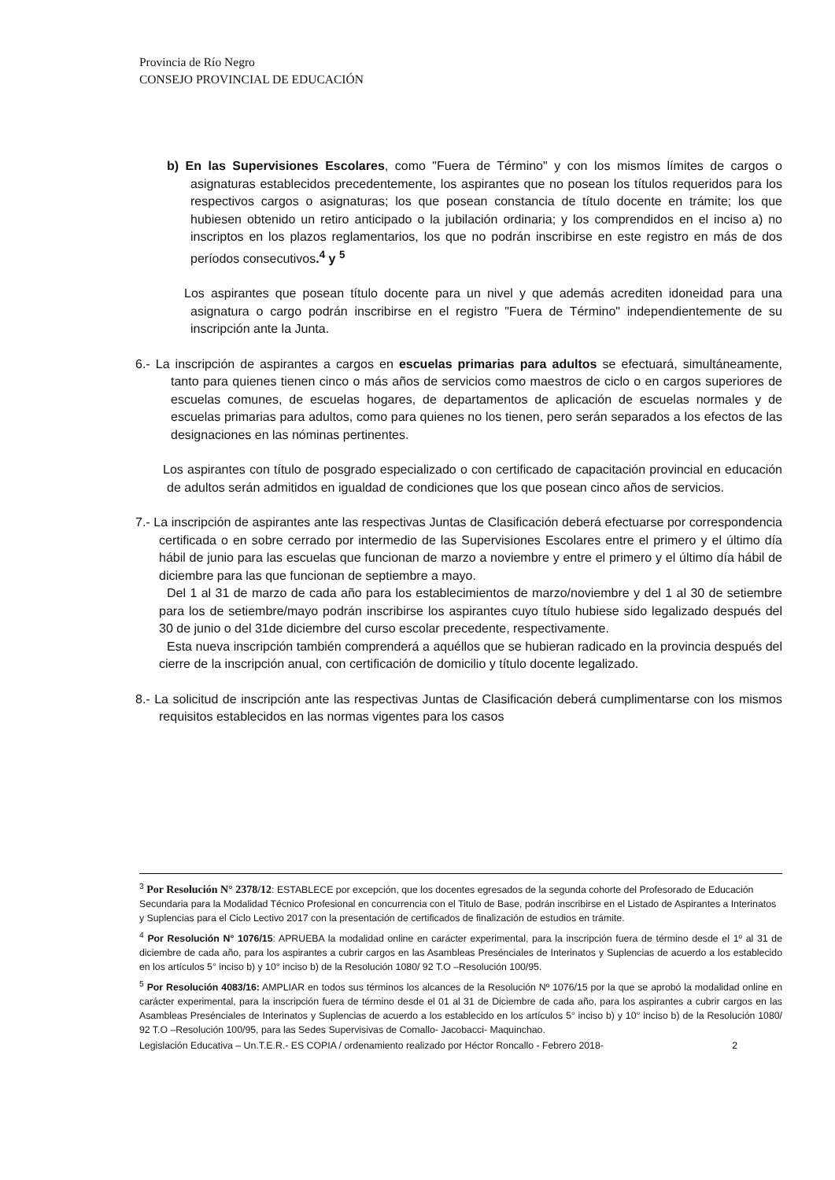Provincia de Río Negro
CONSEJO PROVINCIAL DE EDUCACIÓN
b) En las Supervisiones Escolares, como "Fuera de Término" y con los mismos límites de cargos o asignaturas establecidos precedentemente, los aspirantes que no posean los títulos requeridos para los respectivos cargos o asignaturas; los que posean constancia de título docente en trámite; los que hubiesen obtenido un retiro anticipado o la jubilación ordinaria; y los comprendidos en el inciso a) no inscriptos en los plazos reglamentarios, los que no podrán inscribirse en este registro en más de dos períodos consecutivos.<sup>4</sup> y <sup>5</sup>
Los aspirantes que posean título docente para un nivel y que además acrediten idoneidad para una asignatura o cargo podrán inscribirse en el registro "Fuera de Término" independientemente de su inscripción ante la Junta.
6.- La inscripción de aspirantes a cargos en escuelas primarias para adultos se efectuará, simultáneamente, tanto para quienes tienen cinco o más años de servicios como maestros de ciclo o en cargos superiores de escuelas comunes, de escuelas hogares, de departamentos de aplicación de escuelas normales y de escuelas primarias para adultos, como para quienes no los tienen, pero serán separados a los efectos de las designaciones en las nóminas pertinentes.
Los aspirantes con título de posgrado especializado o con certificado de capacitación provincial en educación de adultos serán admitidos en igualdad de condiciones que los que posean cinco años de servicios.
7.- La inscripción de aspirantes ante las respectivas Juntas de Clasificación deberá efectuarse por correspondencia certificada o en sobre cerrado por intermedio de las Supervisiones Escolares entre el primero y el último día hábil de junio para las escuelas que funcionan de marzo a noviembre y entre el primero y el último día hábil de diciembre para las que funcionan de septiembre a mayo.
Del 1 al 31 de marzo de cada año para los establecimientos de marzo/noviembre y del 1 al 30 de setiembre para los de setiembre/mayo podrán inscribirse los aspirantes cuyo título hubiese sido legalizado después del 30 de junio o del 31de diciembre del curso escolar precedente, respectivamente.
Esta nueva inscripción también comprenderá a aquéllos que se hubieran radicado en la provincia después del cierre de la inscripción anual, con certificación de domicilio y título docente legalizado.
8.- La solicitud de inscripción ante las respectivas Juntas de Clasificación deberá cumplimentarse con los mismos requisitos establecidos en las normas vigentes para los casos
<sup>3</sup> Por Resolución N° 2378/12: ESTABLECE por excepción, que los docentes egresados de la segunda cohorte del Profesorado de Educación Secundaria para la Modalidad Técnico Profesional en concurrencia con el Titulo de Base, podrán inscribirse en el Listado de Aspirantes a Interinatos y Suplencias para el Ciclo Lectivo 2017 con la presentación de certificados de finalización de estudios en trámite.
<sup>4</sup> Por Resolución N° 1076/15: APRUEBA la modalidad online en carácter experimental, para la inscripción fuera de término desde el 1º al 31 de diciembre de cada año, para los aspirantes a cubrir cargos en las Asambleas Presénciales de Interinatos y Suplencias de acuerdo a los establecido en los artículos 5° inciso b) y 10° inciso b) de la Resolución 1080/ 92 T.O –Resolución 100/95.
<sup>5</sup> Por Resolución 4083/16: AMPLIAR en todos sus términos los alcances de la Resolución Nº 1076/15 por la que se aprobó la modalidad online en carácter experimental, para la inscripción fuera de término desde el 01 al 31 de Diciembre de cada año, para los aspirantes a cubrir cargos en las Asambleas Presénciales de Interinatos y Suplencias de acuerdo a los establecido en los artículos 5° inciso b) y 10° inciso b) de la Resolución 1080/ 92 T.O –Resolución 100/95, para las Sedes Supervisivas de Comallo- Jacobacci- Maquinchao.
Legislación Educativa – Un.T.E.R.- ES COPIA / ordenamiento realizado por Héctor Roncallo - Febrero 2018- 2